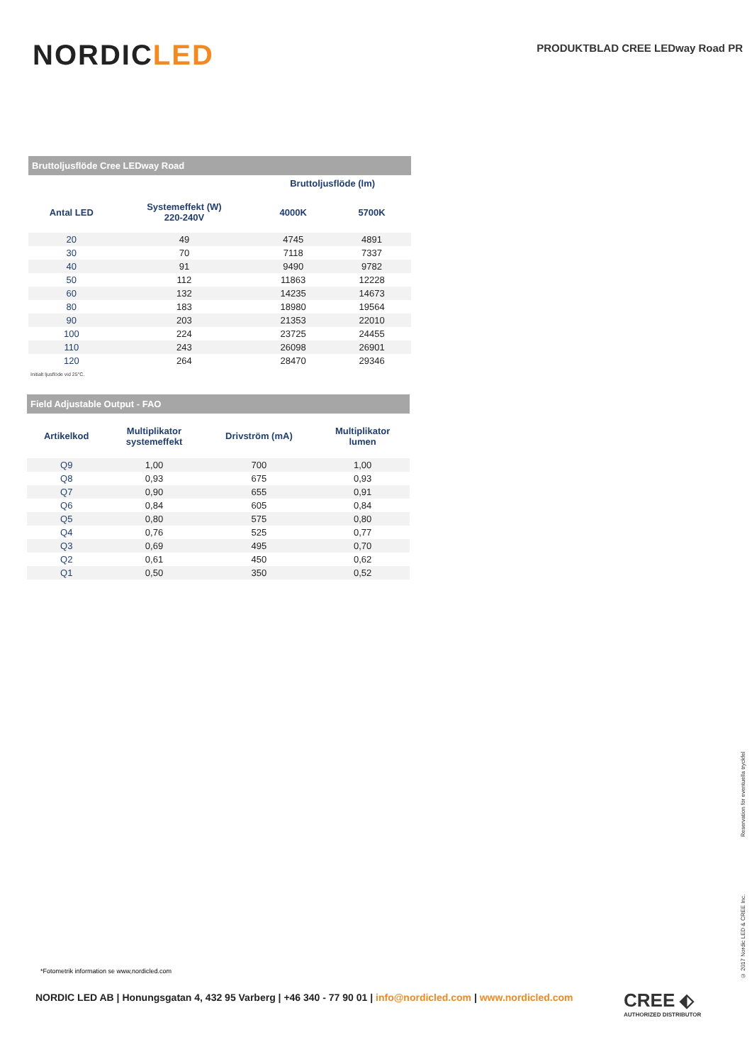NORDICLED
PRODUKTBLAD CREE LEDway Road PR
| Bruttoljusflöde Cree LEDway Road | | | |
| --- | --- | --- | --- |
| | | Bruttoljusflöde (lm) | |
| Antal LED | Systemeffekt (W) 220-240V | 4000K | 5700K |
| 20 | 49 | 4745 | 4891 |
| 30 | 70 | 7118 | 7337 |
| 40 | 91 | 9490 | 9782 |
| 50 | 112 | 11863 | 12228 |
| 60 | 132 | 14235 | 14673 |
| 80 | 183 | 18980 | 19564 |
| 90 | 203 | 21353 | 22010 |
| 100 | 224 | 23725 | 24455 |
| 110 | 243 | 26098 | 26901 |
| 120 | 264 | 28470 | 29346 |
Initialt ljusflöde vid 25°C.
| Field Adjustable Output - FAO | | | |
| --- | --- | --- | --- |
| Artikelkod | Multiplikator systemeffekt | Drivström (mA) | Multiplikator lumen |
| Q9 | 1,00 | 700 | 1,00 |
| Q8 | 0,93 | 675 | 0,93 |
| Q7 | 0,90 | 655 | 0,91 |
| Q6 | 0,84 | 605 | 0,84 |
| Q5 | 0,80 | 575 | 0,80 |
| Q4 | 0,76 | 525 | 0,77 |
| Q3 | 0,69 | 495 | 0,70 |
| Q2 | 0,61 | 450 | 0,62 |
| Q1 | 0,50 | 350 | 0,52 |
© 2017 Nordic LED & CREE Inc. Reservation för eventuella tryckfel
*Fotometrik information se www,nordicled.com
NORDIC LED AB | Honungsgatan 4, 432 95 Varberg | +46 340 - 77 90 01 | info@nordicled.com | www.nordicled.com
CREE ⬖
AUTHORIZED DISTRIBUTOR